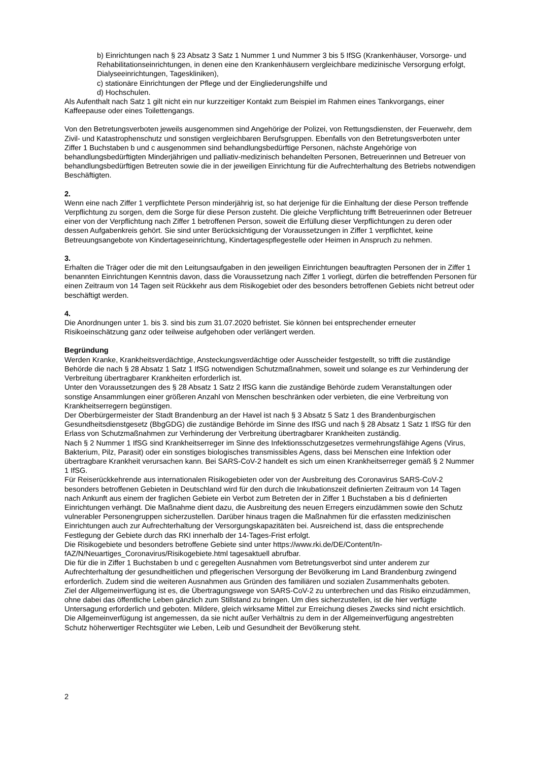b) Einrichtungen nach § 23 Absatz 3 Satz 1 Nummer 1 und Nummer 3 bis 5 IfSG (Krankenhäuser, Vorsorge- und Rehabilitationseinrichtungen, in denen eine den Krankenhäusern vergleichbare medizinische Versorgung erfolgt, Dialyseeinrichtungen, Tageskliniken),
c) stationäre Einrichtungen der Pflege und der Eingliederungshilfe und
d) Hochschulen.
Als Aufenthalt nach Satz 1 gilt nicht ein nur kurzzeitiger Kontakt zum Beispiel im Rahmen eines Tankvorgangs, einer Kaffeepause oder eines Toilettengangs.
Von den Betretungsverboten jeweils ausgenommen sind Angehörige der Polizei, von Rettungsdiensten, der Feuerwehr, dem Zivil- und Katastrophenschutz und sonstigen vergleichbaren Berufsgruppen. Ebenfalls von den Betretungsverboten unter Ziffer 1 Buchstaben b und c ausgenommen sind behandlungsbedürftige Personen, nächste Angehörige von behandlungsbedürftigten Minderjährigen und palliativ-medizinisch behandelten Personen, Betreuerinnen und Betreuer von behandlungsbedürftigen Betreuten sowie die in der jeweiligen Einrichtung für die Aufrechterhaltung des Betriebs notwendigen Beschäftigten.
2.
Wenn eine nach Ziffer 1 verpflichtete Person minderjährig ist, so hat derjenige für die Einhaltung der diese Person treffende Verpflichtung zu sorgen, dem die Sorge für diese Person zusteht. Die gleiche Verpflichtung trifft Betreuerinnen oder Betreuer einer von der Verpflichtung nach Ziffer 1 betroffenen Person, soweit die Erfüllung dieser Verpflichtungen zu deren oder dessen Aufgabenkreis gehört. Sie sind unter Berücksichtigung der Voraussetzungen in Ziffer 1 verpflichtet, keine Betreuungsangebote von Kindertageseinrichtung, Kindertagespflegestelle oder Heimen in Anspruch zu nehmen.
3.
Erhalten die Träger oder die mit den Leitungsaufgaben in den jeweiligen Einrichtungen beauftragten Personen der in Ziffer 1 benannten Einrichtungen Kenntnis davon, dass die Voraussetzung nach Ziffer 1 vorliegt, dürfen die betreffenden Personen für einen Zeitraum von 14 Tagen seit Rückkehr aus dem Risikogebiet oder des besonders betroffenen Gebiets nicht betreut oder beschäftigt werden.
4.
Die Anordnungen unter 1. bis 3. sind bis zum 31.07.2020 befristet. Sie können bei entsprechender erneuter Risikoeinschätzung ganz oder teilweise aufgehoben oder verlängert werden.
Begründung
Werden Kranke, Krankheitsverdächtige, Ansteckungsverdächtige oder Ausscheider festgestellt, so trifft die zuständige Behörde die nach § 28 Absatz 1 Satz 1 IfSG notwendigen Schutzmaßnahmen, soweit und solange es zur Verhinderung der Verbreitung übertragbarer Krankheiten erforderlich ist.
Unter den Voraussetzungen des § 28 Absatz 1 Satz 2 IfSG kann die zuständige Behörde zudem Veranstaltungen oder sonstige Ansammlungen einer größeren Anzahl von Menschen beschränken oder verbieten, die eine Verbreitung von Krankheitserregern begünstigen.
Der Oberbürgermeister der Stadt Brandenburg an der Havel ist nach § 3 Absatz 5 Satz 1 des Brandenburgischen Gesundheitsdienstgesetz (BbgGDG) die zuständige Behörde im Sinne des IfSG und nach § 28 Absatz 1 Satz 1 IfSG für den Erlass von Schutzmaßnahmen zur Verhinderung der Verbreitung übertragbarer Krankheiten zuständig.
Nach § 2 Nummer 1 IfSG sind Krankheitserreger im Sinne des Infektionsschutzgesetzes vermehrungsfähige Agens (Virus, Bakterium, Pilz, Parasit) oder ein sonstiges biologisches transmissibles Agens, dass bei Menschen eine Infektion oder übertragbare Krankheit verursachen kann. Bei SARS-CoV-2 handelt es sich um einen Krankheitserreger gemäß § 2 Nummer 1 IfSG.
Für Reiserückkehrende aus internationalen Risikogebieten oder von der Ausbreitung des Coronavirus SARS-CoV-2 besonders betroffenen Gebieten in Deutschland wird für den durch die Inkubationszeit definierten Zeitraum von 14 Tagen nach Ankunft aus einem der fraglichen Gebiete ein Verbot zum Betreten der in Ziffer 1 Buchstaben a bis d definierten Einrichtungen verhängt. Die Maßnahme dient dazu, die Ausbreitung des neuen Erregers einzudämmen sowie den Schutz vulnerabler Personengruppen sicherzustellen. Darüber hinaus tragen die Maßnahmen für die erfassten medizinischen Einrichtungen auch zur Aufrechterhaltung der Versorgungskapazitäten bei. Ausreichend ist, dass die entsprechende Festlegung der Gebiete durch das RKI innerhalb der 14-Tages-Frist erfolgt.
Die Risikogebiete und besonders betroffene Gebiete sind unter https://www.rki.de/DE/Content/In-fAZ/N/Neuartiges_Coronavirus/Risikogebiete.html tagesaktuell abrufbar.
Die für die in Ziffer 1 Buchstaben b und c geregelten Ausnahmen vom Betretungsverbot sind unter anderem zur Aufrechterhaltung der gesundheitlichen und pflegerischen Versorgung der Bevölkerung im Land Brandenburg zwingend erforderlich. Zudem sind die weiteren Ausnahmen aus Gründen des familiären und sozialen Zusammenhalts geboten.
Ziel der Allgemeinverfügung ist es, die Übertragungswege von SARS-CoV-2 zu unterbrechen und das Risiko einzudämmen, ohne dabei das öffentliche Leben gänzlich zum Stillstand zu bringen. Um dies sicherzustellen, ist die hier verfügte Untersagung erforderlich und geboten. Mildere, gleich wirksame Mittel zur Erreichung dieses Zwecks sind nicht ersichtlich. Die Allgemeinverfügung ist angemessen, da sie nicht außer Verhältnis zu dem in der Allgemeinverfügung angestrebten Schutz höherwertiger Rechtsgüter wie Leben, Leib und Gesundheit der Bevölkerung steht.
2